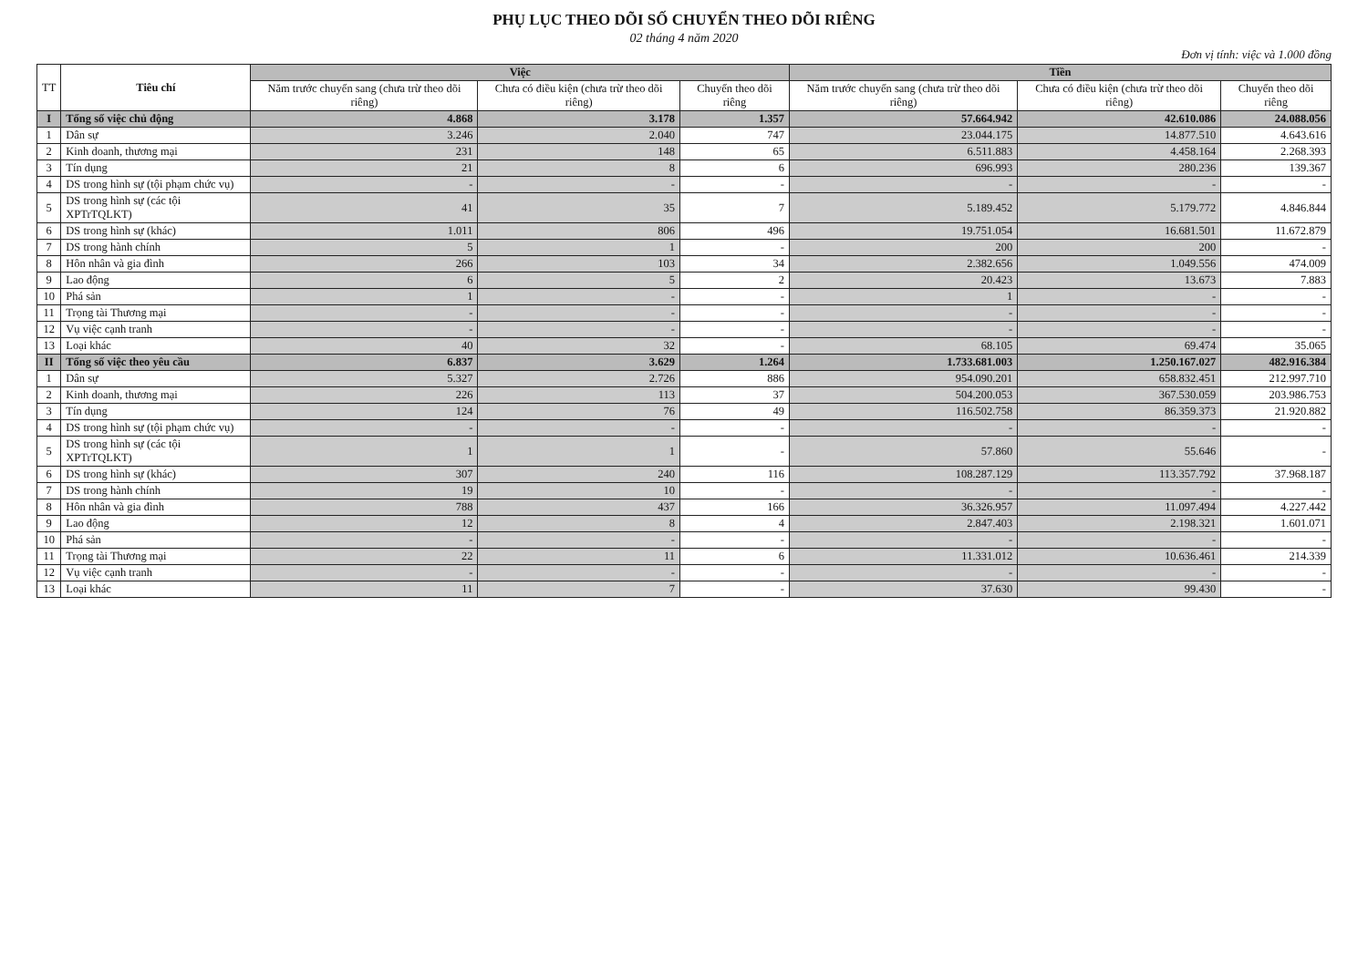PHỤ LỤC THEO DÕI SỐ CHUYỂN THEO DÕI RIÊNG
02 tháng 4 năm 2020
Đơn vị tính: việc và 1.000 đồng
| TT | Tiêu chí | Việc | | | Tiền | | |
| --- | --- | --- | --- | --- | --- | --- | --- |
| | | Năm trước chuyển sang (chưa trừ theo dõi riêng) | Chưa có điều kiện (chưa trừ theo dõi riêng) | Chuyển theo dõi riêng | Năm trước chuyển sang (chưa trừ theo dõi riêng) | Chưa có điều kiện (chưa trừ theo dõi riêng) | Chuyển theo dõi riêng |
| I | Tổng số việc chủ động | 4.868 | 3.178 | 1.357 | 57.664.942 | 42.610.086 | 24.088.056 |
| 1 | Dân sự | 3.246 | 2.040 | 747 | 23.044.175 | 14.877.510 | 4.643.616 |
| 2 | Kinh doanh, thương mại | 231 | 148 | 65 | 6.511.883 | 4.458.164 | 2.268.393 |
| 3 | Tín dụng | 21 | 8 | 6 | 696.993 | 280.236 | 139.367 |
| 4 | DS trong hình sự (tội phạm chức vụ) | - | - | - | - | - | - |
| 5 | DS trong hình sự (các tội XPTrTQLKT) | 41 | 35 | 7 | 5.189.452 | 5.179.772 | 4.846.844 |
| 6 | DS trong hình sự (khác) | 1.011 | 806 | 496 | 19.751.054 | 16.681.501 | 11.672.879 |
| 7 | DS trong hành chính | 5 | 1 | - | 200 | 200 | - |
| 8 | Hôn nhân và gia đình | 266 | 103 | 34 | 2.382.656 | 1.049.556 | 474.009 |
| 9 | Lao động | 6 | 5 | 2 | 20.423 | 13.673 | 7.883 |
| 10 | Phá sản | 1 | - | - | 1 | - | - |
| 11 | Trọng tài Thương mại | - | - | - | - | - | - |
| 12 | Vụ việc cạnh tranh | - | - | - | - | - | - |
| 13 | Loại khác | 40 | 32 | - | 68.105 | 69.474 | 35.065 |
| II | Tổng số việc theo yêu cầu | 6.837 | 3.629 | 1.264 | 1.733.681.003 | 1.250.167.027 | 482.916.384 |
| 1 | Dân sự | 5.327 | 2.726 | 886 | 954.090.201 | 658.832.451 | 212.997.710 |
| 2 | Kinh doanh, thương mại | 226 | 113 | 37 | 504.200.053 | 367.530.059 | 203.986.753 |
| 3 | Tín dụng | 124 | 76 | 49 | 116.502.758 | 86.359.373 | 21.920.882 |
| 4 | DS trong hình sự (tội phạm chức vụ) | - | - | - | - | - | - |
| 5 | DS trong hình sự (các tội XPTrTQLKT) | 1 | 1 | - | 57.860 | 55.646 | - |
| 6 | DS trong hình sự (khác) | 307 | 240 | 116 | 108.287.129 | 113.357.792 | 37.968.187 |
| 7 | DS trong hành chính | 19 | 10 | - | - | - | - |
| 8 | Hôn nhân và gia đình | 788 | 437 | 166 | 36.326.957 | 11.097.494 | 4.227.442 |
| 9 | Lao động | 12 | 8 | 4 | 2.847.403 | 2.198.321 | 1.601.071 |
| 10 | Phá sản | - | - | - | - | - | - |
| 11 | Trọng tài Thương mại | 22 | 11 | 6 | 11.331.012 | 10.636.461 | 214.339 |
| 12 | Vụ việc cạnh tranh | - | - | - | - | - | - |
| 13 | Loại khác | 11 | 7 | - | 37.630 | 99.430 | - |